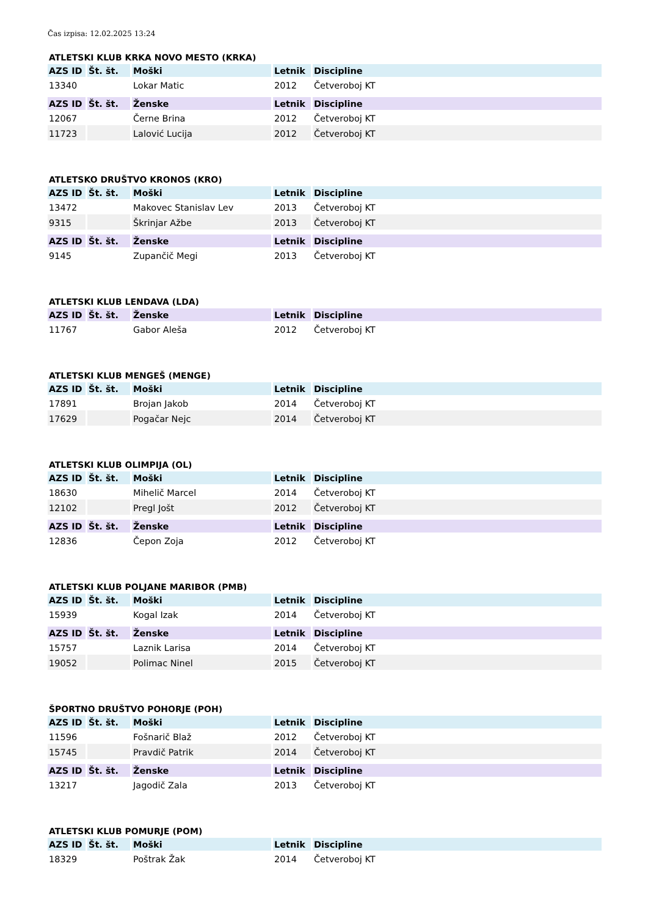Čas izpisa: 12.02.2025 13:24
ATLETSKI KLUB KRKA NOVO MESTO (KRKA)
| AZS ID | Št. št. | Moški | Letnik | Discipline |
| --- | --- | --- | --- | --- |
| 13340 | | Lokar Matic | 2012 | Četveroboj KT |
| AZS ID | Št. št. | Ženske | Letnik | Discipline |
| --- | --- | --- | --- | --- |
| 12067 | | Černe Brina | 2012 | Četveroboj KT |
| 11723 | | Lalović Lucija | 2012 | Četveroboj KT |
ATLETSKO DRUŠTVO KRONOS (KRO)
| AZS ID | Št. št. | Moški | Letnik | Discipline |
| --- | --- | --- | --- | --- |
| 13472 | | Makovec Stanislav Lev | 2013 | Četveroboj KT |
| 9315 | | Škrinjar Ažbe | 2013 | Četveroboj KT |
| AZS ID | Št. št. | Ženske | Letnik | Discipline |
| --- | --- | --- | --- | --- |
| 9145 | | Zupančič Megi | 2013 | Četveroboj KT |
ATLETSKI KLUB LENDAVA (LDA)
| AZS ID | Št. št. | Ženske | Letnik | Discipline |
| --- | --- | --- | --- | --- |
| 11767 | | Gabor Aleša | 2012 | Četveroboj KT |
ATLETSKI KLUB MENGEŠ (MENGE)
| AZS ID | Št. št. | Moški | Letnik | Discipline |
| --- | --- | --- | --- | --- |
| 17891 | | Brojan Jakob | 2014 | Četveroboj KT |
| 17629 | | Pogačar Nejc | 2014 | Četveroboj KT |
ATLETSKI KLUB OLIMPIJA (OL)
| AZS ID | Št. št. | Moški | Letnik | Discipline |
| --- | --- | --- | --- | --- |
| 18630 | | Mihelič Marcel | 2014 | Četveroboj KT |
| 12102 | | Pregl Jošt | 2012 | Četveroboj KT |
| AZS ID | Št. št. | Ženske | Letnik | Discipline |
| --- | --- | --- | --- | --- |
| 12836 | | Čepon Zoja | 2012 | Četveroboj KT |
ATLETSKI KLUB POLJANE MARIBOR (PMB)
| AZS ID | Št. št. | Moški | Letnik | Discipline |
| --- | --- | --- | --- | --- |
| 15939 | | Kogal Izak | 2014 | Četveroboj KT |
| AZS ID | Št. št. | Ženske | Letnik | Discipline |
| --- | --- | --- | --- | --- |
| 15757 | | Laznik Larisa | 2014 | Četveroboj KT |
| 19052 | | Polimac Ninel | 2015 | Četveroboj KT |
ŠPORTNO DRUŠTVO POHORJE (POH)
| AZS ID | Št. št. | Moški | Letnik | Discipline |
| --- | --- | --- | --- | --- |
| 11596 | | Fošnarič Blaž | 2012 | Četveroboj KT |
| 15745 | | Pravdič Patrik | 2014 | Četveroboj KT |
| AZS ID | Št. št. | Ženske | Letnik | Discipline |
| --- | --- | --- | --- | --- |
| 13217 | | Jagodič Zala | 2013 | Četveroboj KT |
ATLETSKI KLUB POMURJE (POM)
| AZS ID | Št. št. | Moški | Letnik | Discipline |
| --- | --- | --- | --- | --- |
| 18329 | | Poštrak Žak | 2014 | Četveroboj KT |